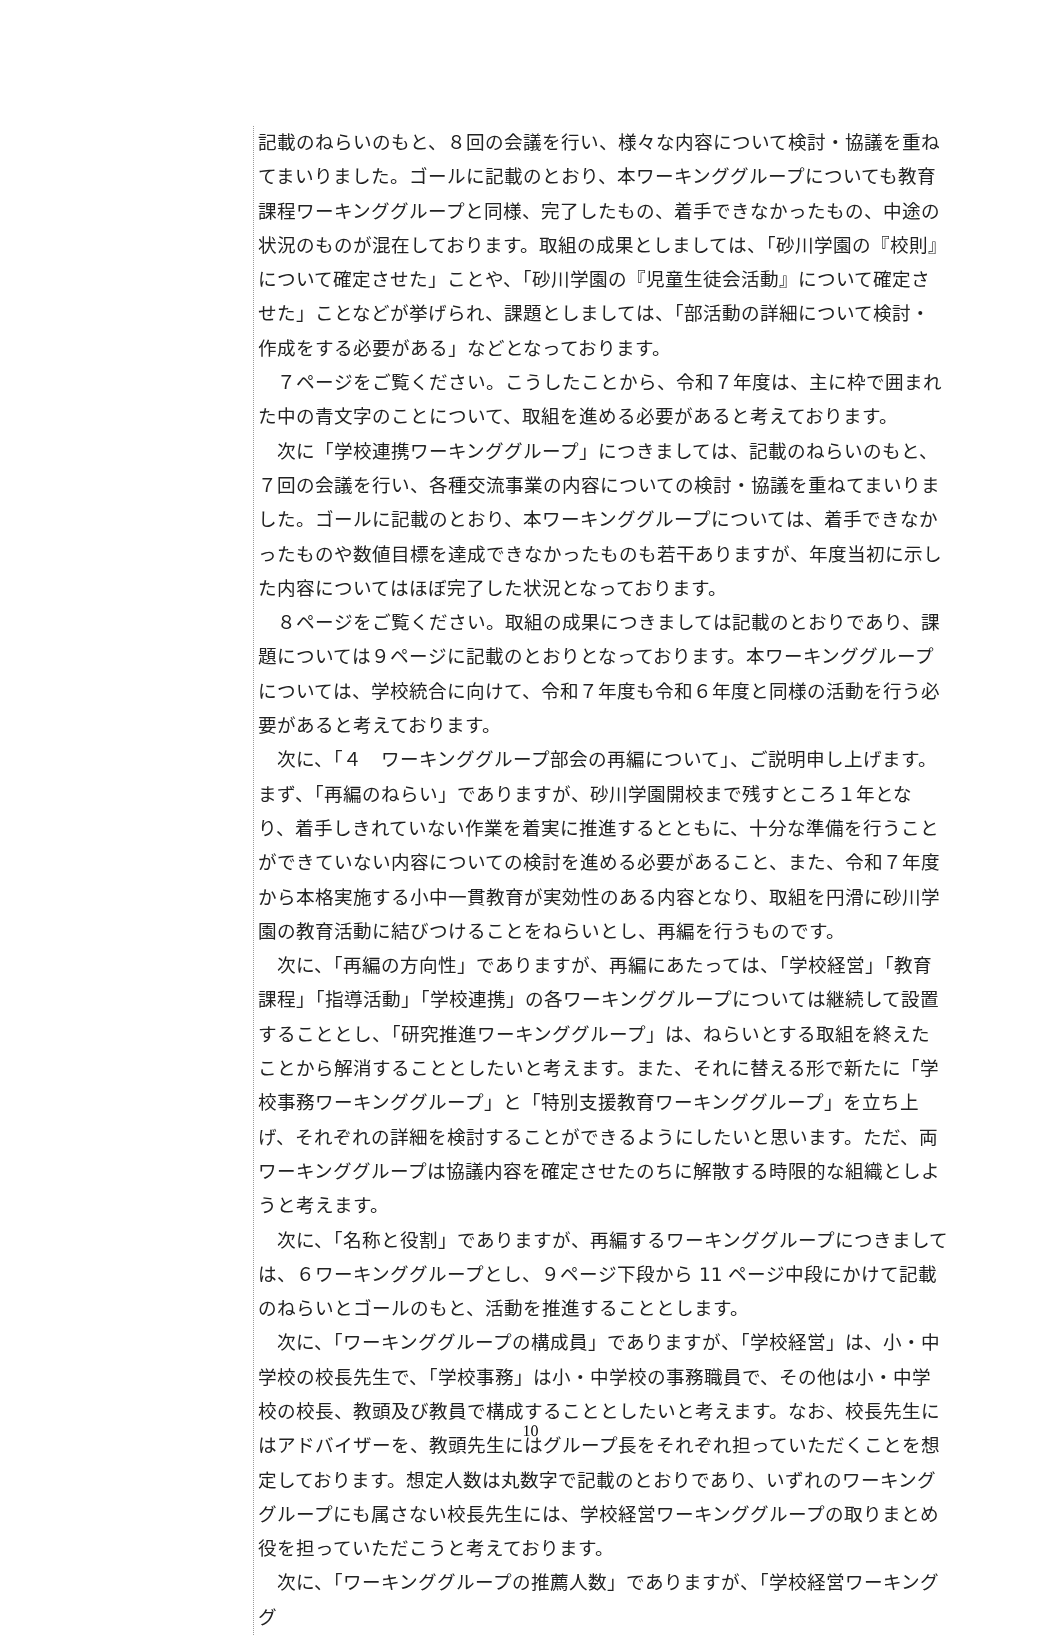記載のねらいのもと、８回の会議を行い、様々な内容について検討・協議を重ねてまいりました。ゴールに記載のとおり、本ワーキンググループについても教育課程ワーキンググループと同様、完了したもの、着手できなかったもの、中途の状況のものが混在しております。取組の成果としましては、「砂川学園の『校則』について確定させた」ことや、「砂川学園の『児童生徒会活動』について確定させた」ことなどが挙げられ、課題としましては、「部活動の詳細について検討・作成をする必要がある」などとなっております。
　７ページをご覧ください。こうしたことから、令和７年度は、主に枠で囲まれた中の青文字のことについて、取組を進める必要があると考えております。
　次に「学校連携ワーキンググループ」につきましては、記載のねらいのもと、７回の会議を行い、各種交流事業の内容についての検討・協議を重ねてまいりました。ゴールに記載のとおり、本ワーキンググループについては、着手できなかったものや数値目標を達成できなかったものも若干ありますが、年度当初に示した内容についてはほぼ完了した状況となっております。
　８ページをご覧ください。取組の成果につきましては記載のとおりであり、課題については９ページに記載のとおりとなっております。本ワーキンググループについては、学校統合に向けて、令和７年度も令和６年度と同様の活動を行う必要があると考えております。
　次に、「４　ワーキンググループ部会の再編について」、ご説明申し上げます。まず、「再編のねらい」でありますが、砂川学園開校まで残すところ１年となり、着手しきれていない作業を着実に推進するとともに、十分な準備を行うことができていない内容についての検討を進める必要があること、また、令和７年度から本格実施する小中一貫教育が実効性のある内容となり、取組を円滑に砂川学園の教育活動に結びつけることをねらいとし、再編を行うものです。
　次に、「再編の方向性」でありますが、再編にあたっては、「学校経営」「教育課程」「指導活動」「学校連携」の各ワーキンググループについては継続して設置することとし、「研究推進ワーキンググループ」は、ねらいとする取組を終えたことから解消することとしたいと考えます。また、それに替える形で新たに「学校事務ワーキンググループ」と「特別支援教育ワーキンググループ」を立ち上げ、それぞれの詳細を検討することができるようにしたいと思います。ただ、両ワーキンググループは協議内容を確定させたのちに解散する時限的な組織としようと考えます。
　次に、「名称と役割」でありますが、再編するワーキンググループにつきましては、６ワーキンググループとし、９ページ下段から 11 ページ中段にかけて記載のねらいとゴールのもと、活動を推進することとします。
　次に、「ワーキンググループの構成員」でありますが、「学校経営」は、小・中学校の校長先生で、「学校事務」は小・中学校の事務職員で、その他は小・中学校の校長、教頭及び教員で構成することとしたいと考えます。なお、校長先生にはアドバイザーを、教頭先生にはグループ長をそれぞれ担っていただくことを想定しております。想定人数は丸数字で記載のとおりであり、いずれのワーキンググループにも属さない校長先生には、学校経営ワーキンググループの取りまとめ役を担っていただこうと考えております。
　次に、「ワーキンググループの推薦人数」でありますが、「学校経営ワーキンググ
10